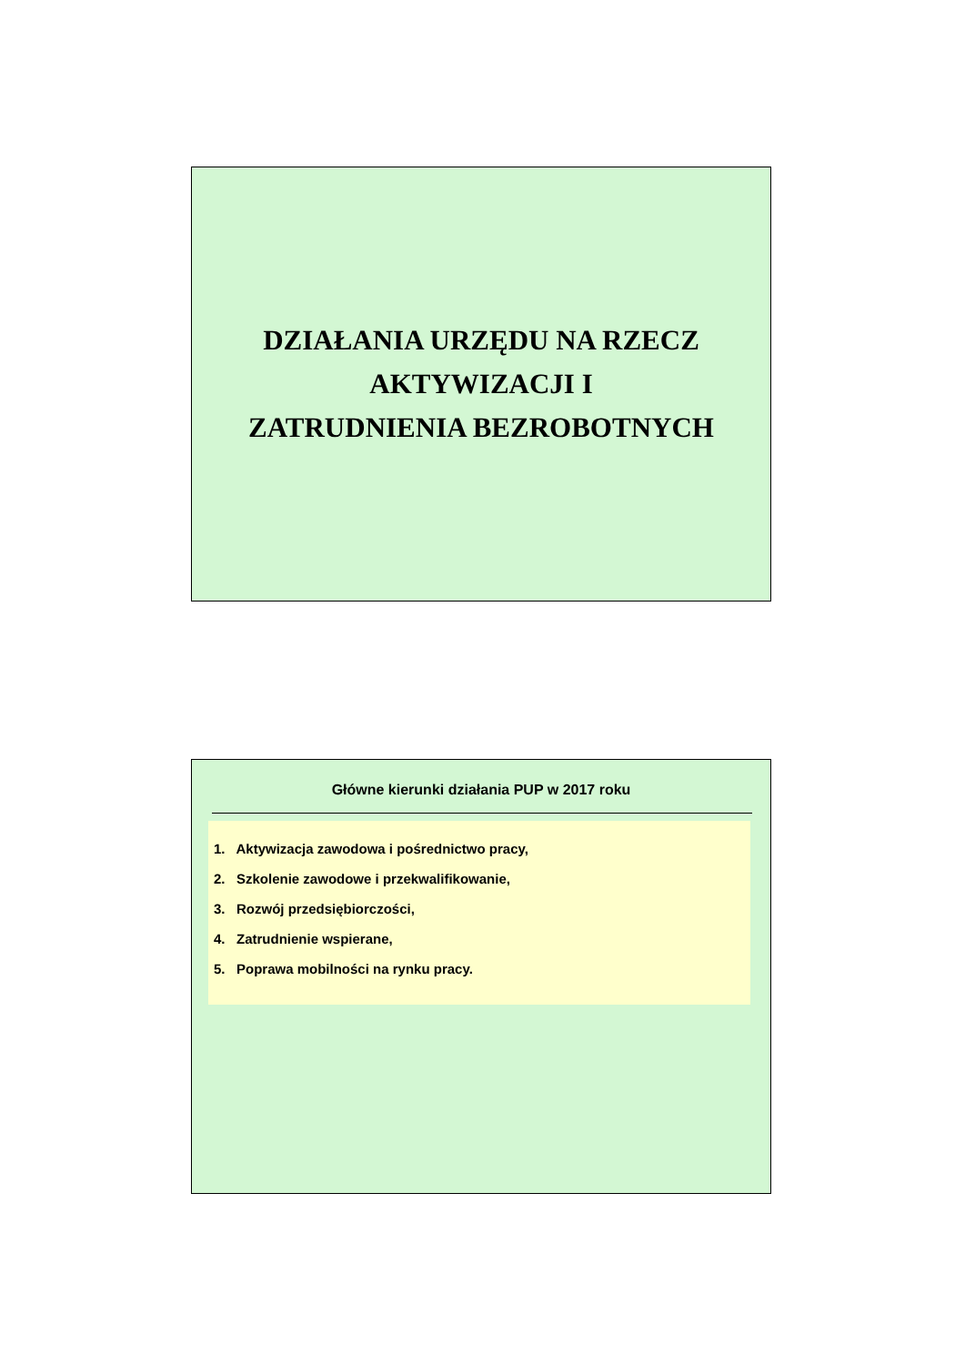DZIAŁANIA URZĘDU NA RZECZ
AKTYWIZACJI I
ZATRUDNIENIA BEZROBOTNYCH
Główne kierunki działania PUP w 2017 roku
1. Aktywizacja zawodowa i pośrednictwo pracy,
2. Szkolenie zawodowe i przekwalifikowanie,
3. Rozwój przedsiębiorczości,
4. Zatrudnienie wspierane,
5. Poprawa mobilności na rynku pracy.